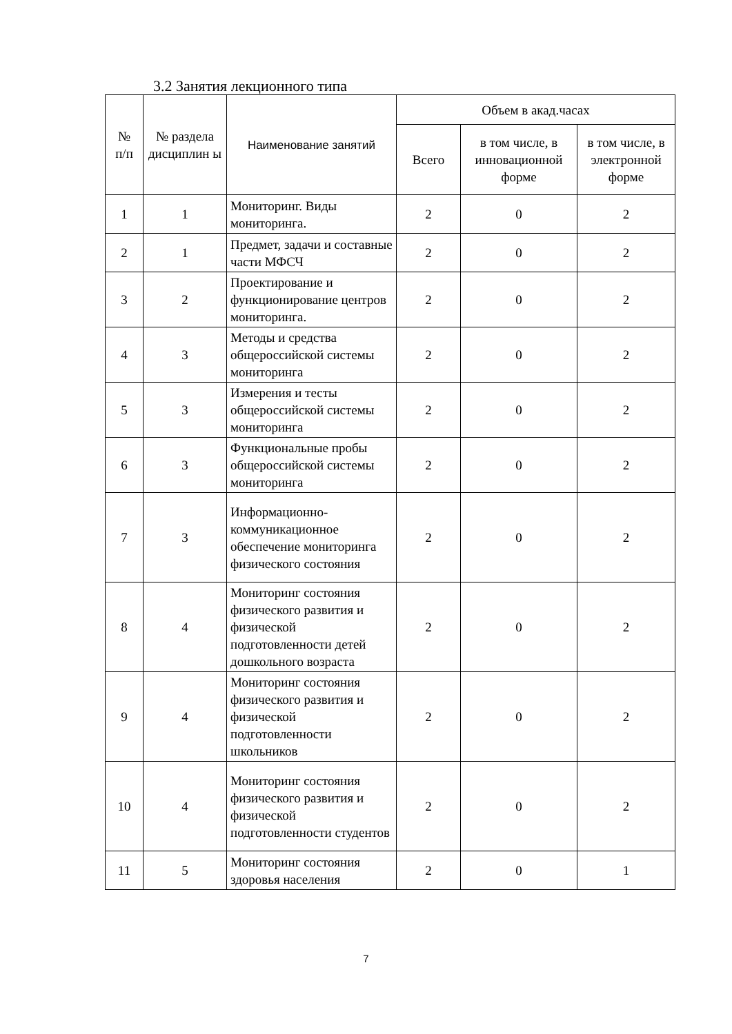3.2 Занятия лекционного типа
| № п/п | № раздела дисциплин ы | Наименование занятий | Объем в акад.часах | | |
| --- | --- | --- | --- | --- | --- |
| | | | Всего | в том числе, в инновационной форме | в том числе, в электронной форме |
| 1 | 1 | Мониторинг. Виды мониторинга. | 2 | 0 | 2 |
| 2 | 1 | Предмет, задачи и составные части МФСЧ | 2 | 0 | 2 |
| 3 | 2 | Проектирование и функционирование центров мониторинга. | 2 | 0 | 2 |
| 4 | 3 | Методы и средства общероссийской системы мониторинга | 2 | 0 | 2 |
| 5 | 3 | Измерения и тесты общероссийской системы мониторинга | 2 | 0 | 2 |
| 6 | 3 | Функциональные пробы общероссийской системы мониторинга | 2 | 0 | 2 |
| 7 | 3 | Информационно-коммуникационное обеспечение мониторинга физического состояния | 2 | 0 | 2 |
| 8 | 4 | Мониторинг состояния физического развития и физической подготовленности детей дошкольного возраста | 2 | 0 | 2 |
| 9 | 4 | Мониторинг состояния физического развития и физической подготовленности школьников | 2 | 0 | 2 |
| 10 | 4 | Мониторинг состояния физического развития и физической подготовленности студентов | 2 | 0 | 2 |
| 11 | 5 | Мониторинг состояния здоровья населения | 2 | 0 | 1 |
7